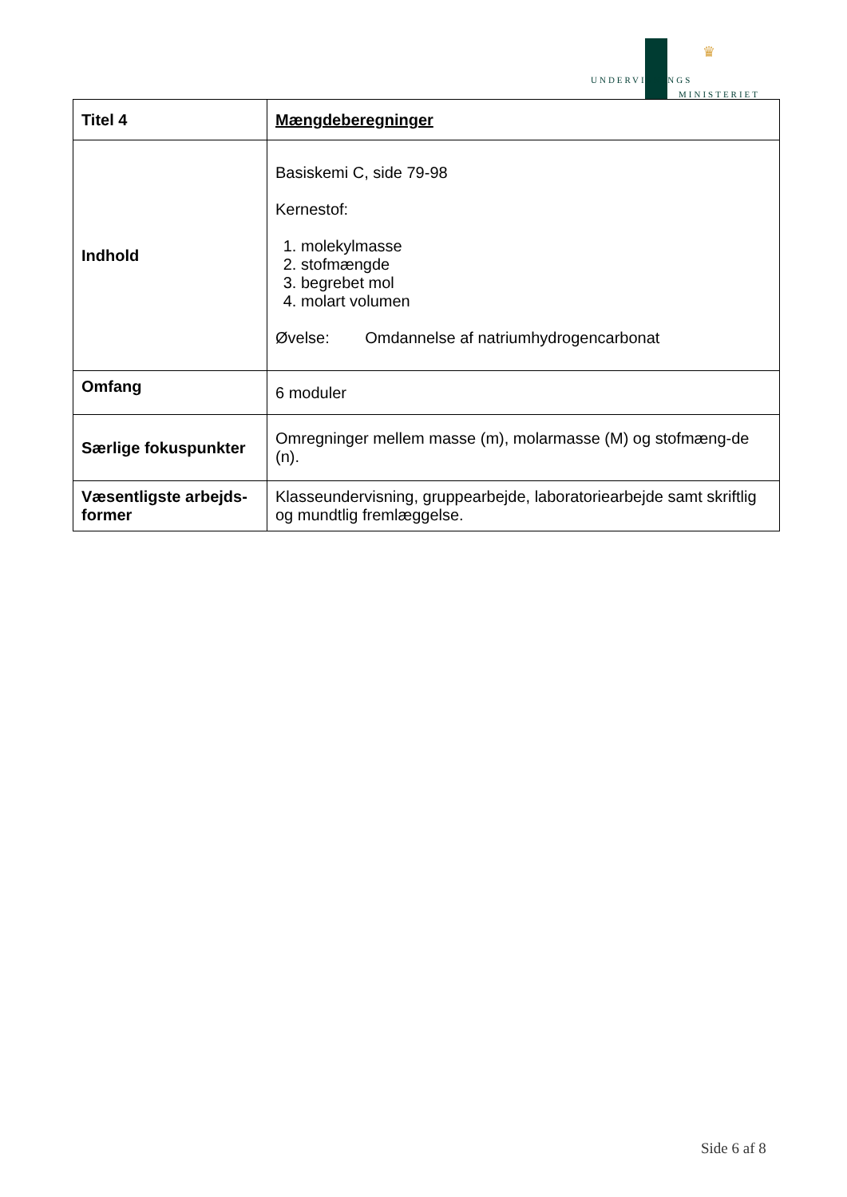♛
UNDERVISNINGS
MINISTERIET
| Titel 4 | Mængdeberegninger |
| Indhold | Basiskemi C, side 79-98 Kernestof: 1. molekylmasse 2. stofmængde 3. begrebet mol 4. molart volumen Øvelse: Omdannelse af natriumhydrogencarbonat |
| Omfang | 6 moduler |
| Særlige fokuspunkter | Omregninger mellem masse (m), molarmasse (M) og stofmæng-de (n). |
| Væsentligste arbejds-former | Klasseundervisning, gruppearbejde, laboratoriearbejde samt skriftlig og mundtlig fremlæggelse. |
Side 6 af 8